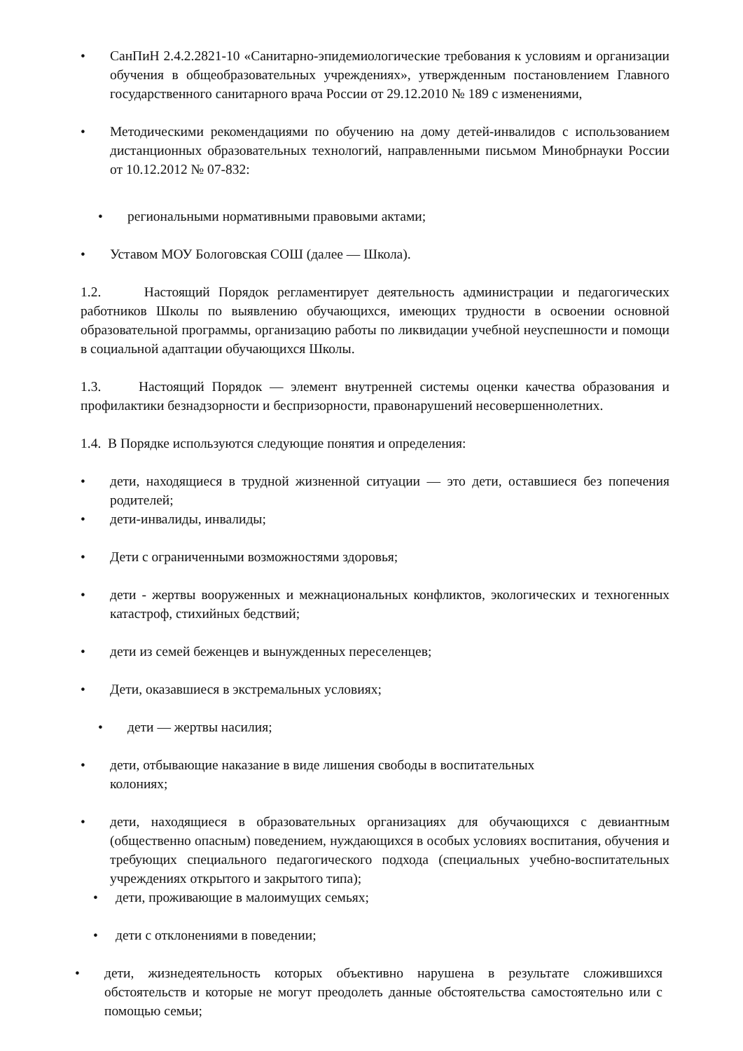• СанПиН 2.4.2.2821-10 «Санитарно-эпидемиологические требования к условиям и организации обучения в общеобразовательных учреждениях», утвержденным постановлением Главного государственного санитарного врача России от 29.12.2010 № 189 с изменениями,
• Методическими рекомендациями по обучению на дому детей-инвалидов с использованием дистанционных образовательных технологий, направленными письмом Минобрнауки России от 10.12.2012 № 07-832:
• региональными нормативными правовыми актами;
• Уставом МОУ Бологовская СОШ (далее — Школа).
1.2. Настоящий Порядок регламентирует деятельность администрации и педагогических работников Школы по выявлению обучающихся, имеющих трудности в освоении основной образовательной программы, организацию работы по ликвидации учебной неуспешности и помощи в социальной адаптации обучающихся Школы.
1.3. Настоящий Порядок — элемент внутренней системы оценки качества образования и профилактики безнадзорности и беспризорности, правонарушений несовершеннолетних.
1.4. В Порядке используются следующие понятия и определения:
• дети, находящиеся в трудной жизненной ситуации — это дети, оставшиеся без попечения родителей;
• дети-инвалиды, инвалиды;
• Дети с ограниченными возможностями здоровья;
• дети - жертвы вооруженных и межнациональных конфликтов, экологических и техногенных катастроф, стихийных бедствий;
• дети из семей беженцев и вынужденных переселенцев;
• Дети, оказавшиеся в экстремальных условиях;
• дети — жертвы насилия;
• дети, отбывающие наказание в виде лишения свободы в воспитательных
колониях;
• дети, находящиеся в образовательных организациях для обучающихся с девиантным (общественно опасным) поведением, нуждающихся в особых условиях воспитания, обучения и требующих специального педагогического подхода (специальных учебно-воспитательных учреждениях открытого и закрытого типа);
• дети, проживающие в малоимущих семьях;
• дети с отклонениями в поведении;
• дети, жизнедеятельность которых объективно нарушена в результате сложившихся обстоятельств и которые не могут преодолеть данные обстоятельства самостоятельно или с помощью семьи;